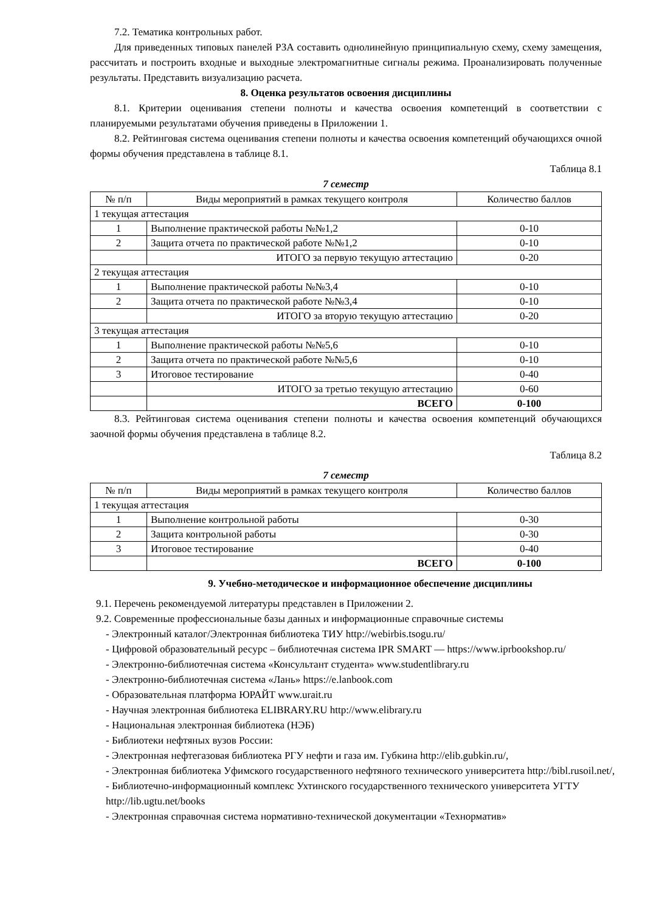7.2. Тематика контрольных работ.
Для приведенных типовых панелей РЗА составить однолинейную принципиальную схему, схему замещения, рассчитать и построить входные и выходные электромагнитные сигналы режима. Проанализировать полученные результаты. Представить визуализацию расчета.
8. Оценка результатов освоения дисциплины
8.1. Критерии оценивания степени полноты и качества освоения компетенций в соответствии с планируемыми результатами обучения приведены в Приложении 1.
8.2. Рейтинговая система оценивания степени полноты и качества освоения компетенций обучающихся очной формы обучения представлена в таблице 8.1.
Таблица 8.1
7 семестр
| № п/п | Виды мероприятий в рамках текущего контроля | Количество баллов |
| --- | --- | --- |
| 1 текущая аттестация | | |
| 1 | Выполнение практической работы №№1,2 | 0-10 |
| 2 | Защита отчета по практической работе №№1,2 | 0-10 |
| | ИТОГО за первую текущую аттестацию | 0-20 |
| 2 текущая аттестация | | |
| 1 | Выполнение практической работы №№3,4 | 0-10 |
| 2 | Защита отчета по практической работе №№3,4 | 0-10 |
| | ИТОГО за вторую текущую аттестацию | 0-20 |
| 3 текущая аттестация | | |
| 1 | Выполнение практической работы №№5,6 | 0-10 |
| 2 | Защита отчета по практической работе №№5,6 | 0-10 |
| 3 | Итоговое тестирование | 0-40 |
| | ИТОГО за третью текущую аттестацию | 0-60 |
| | ВСЕГО | 0-100 |
8.3. Рейтинговая система оценивания степени полноты и качества освоения компетенций обучающихся заочной формы обучения представлена в таблице 8.2.
Таблица 8.2
7 семестр
| № п/п | Виды мероприятий в рамках текущего контроля | Количество баллов |
| --- | --- | --- |
| 1 текущая аттестация | | |
| 1 | Выполнение контрольной работы | 0-30 |
| 2 | Защита контрольной работы | 0-30 |
| 3 | Итоговое тестирование | 0-40 |
| | ВСЕГО | 0-100 |
9. Учебно-методическое и информационное обеспечение дисциплины
9.1. Перечень рекомендуемой литературы представлен в Приложении 2.
9.2. Современные профессиональные базы данных и информационные справочные системы
- Электронный каталог/Электронная библиотека ТИУ http://webirbis.tsogu.ru/
- Цифровой образовательный ресурс – библиотечная система IPR SMART — https://www.iprbookshop.ru/
- Электронно-библиотечная система «Консультант студента» www.studentlibrary.ru
- Электронно-библиотечная система «Лань» https://e.lanbook.com
- Образовательная платформа ЮРАЙТ www.urait.ru
- Научная электронная библиотека ELIBRARY.RU http://www.elibrary.ru
- Национальная электронная библиотека (НЭБ)
- Библиотеки нефтяных вузов России:
- Электронная нефтегазовая библиотека РГУ нефти и газа им. Губкина http://elib.gubkin.ru/,
- Электронная библиотека Уфимского государственного нефтяного технического университета http://bibl.rusoil.net/,
- Библиотечно-информационный комплекс Ухтинского государственного технического университета УГТУ http://lib.ugtu.net/books
- Электронная справочная система нормативно-технической документации «Технорматив»